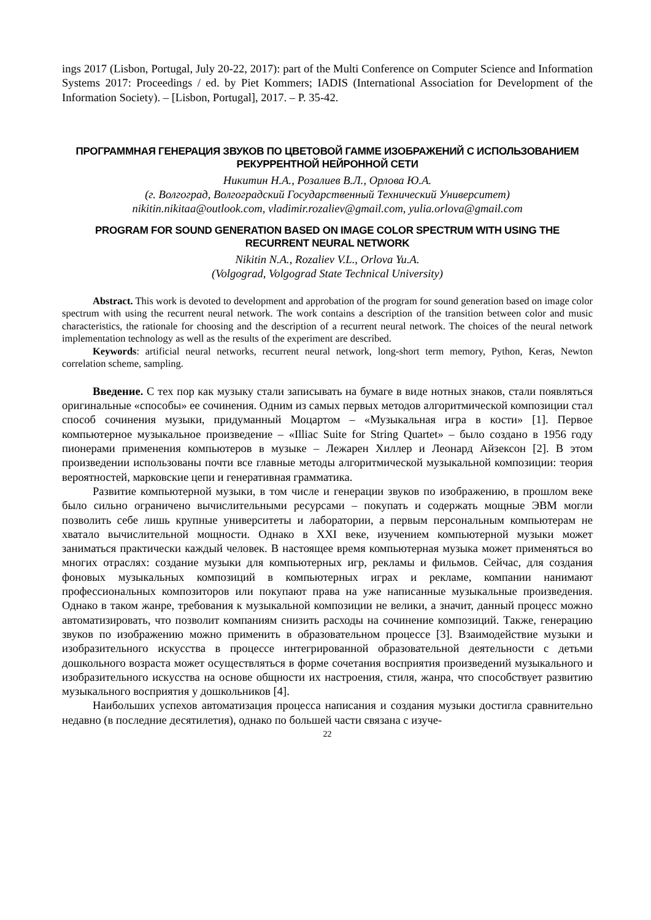ings 2017 (Lisbon, Portugal, July 20-22, 2017): part of the Multi Conference on Computer Science and Information Systems 2017: Proceedings / ed. by Piet Kommers; IADIS (International Association for Development of the Information Society). – [Lisbon, Portugal], 2017. – P. 35-42.
ПРОГРАММНАЯ ГЕНЕРАЦИЯ ЗВУКОВ ПО ЦВЕТОВОЙ ГАММЕ ИЗОБРАЖЕНИЙ С ИСПОЛЬЗОВАНИЕМ РЕКУРРЕНТНОЙ НЕЙРОННОЙ СЕТИ
Никитин Н.А., Розалиев В.Л., Орлова Ю.А.
(г. Волгоград, Волгоградский Государственный Технический Университет)
nikitin.nikitaa@outlook.com, vladimir.rozaliev@gmail.com, yulia.orlova@gmail.com
PROGRAM FOR SOUND GENERATION BASED ON IMAGE COLOR SPECTRUM WITH USING THE RECURRENT NEURAL NETWORK
Nikitin N.A., Rozaliev V.L., Orlova Yu.A.
(Volgograd, Volgograd State Technical University)
Abstract. This work is devoted to development and approbation of the program for sound generation based on image color spectrum with using the recurrent neural network. The work contains a description of the transition between color and music characteristics, the rationale for choosing and the description of a recurrent neural network. The choices of the neural network implementation technology as well as the results of the experiment are described.
Keywords: artificial neural networks, recurrent neural network, long-short term memory, Python, Keras, Newton correlation scheme, sampling.
Введение. С тех пор как музыку стали записывать на бумаге в виде нотных знаков, стали появляться оригинальные «способы» ее сочинения. Одним из самых первых методов алгоритмической композиции стал способ сочинения музыки, придуманный Моцартом – «Музыкальная игра в кости» [1]. Первое компьютерное музыкальное произведение – «Illiac Suite for String Quartet» – было создано в 1956 году пионерами применения компьютеров в музыке – Лежарен Хиллер и Леонард Айзексон [2]. В этом произведении использованы почти все главные методы алгоритмической музыкальной композиции: теория вероятностей, марковские цепи и генеративная грамматика.
Развитие компьютерной музыки, в том числе и генерации звуков по изображению, в прошлом веке было сильно ограничено вычислительными ресурсами – покупать и содержать мощные ЭВМ могли позволить себе лишь крупные университеты и лаборатории, а первым персональным компьютерам не хватало вычислительной мощности. Однако в XXI веке, изучением компьютерной музыки может заниматься практически каждый человек. В настоящее время компьютерная музыка может применяться во многих отраслях: создание музыки для компьютерных игр, рекламы и фильмов. Сейчас, для создания фоновых музыкальных композиций в компьютерных играх и рекламе, компании нанимают профессиональных композиторов или покупают права на уже написанные музыкальные произведения. Однако в таком жанре, требования к музыкальной композиции не велики, а значит, данный процесс можно автоматизировать, что позволит компаниям снизить расходы на сочинение композиций. Также, генерацию звуков по изображению можно применить в образовательном процессе [3]. Взаимодействие музыки и изобразительного искусства в процессе интегрированной образовательной деятельности с детьми дошкольного возраста может осуществляться в форме сочетания восприятия произведений музыкального и изобразительного искусства на основе общности их настроения, стиля, жанра, что способствует развитию музыкального восприятия у дошкольников [4].
Наибольших успехов автоматизация процесса написания и создания музыки достигла сравнительно недавно (в последние десятилетия), однако по большей части связана с изуче-
22